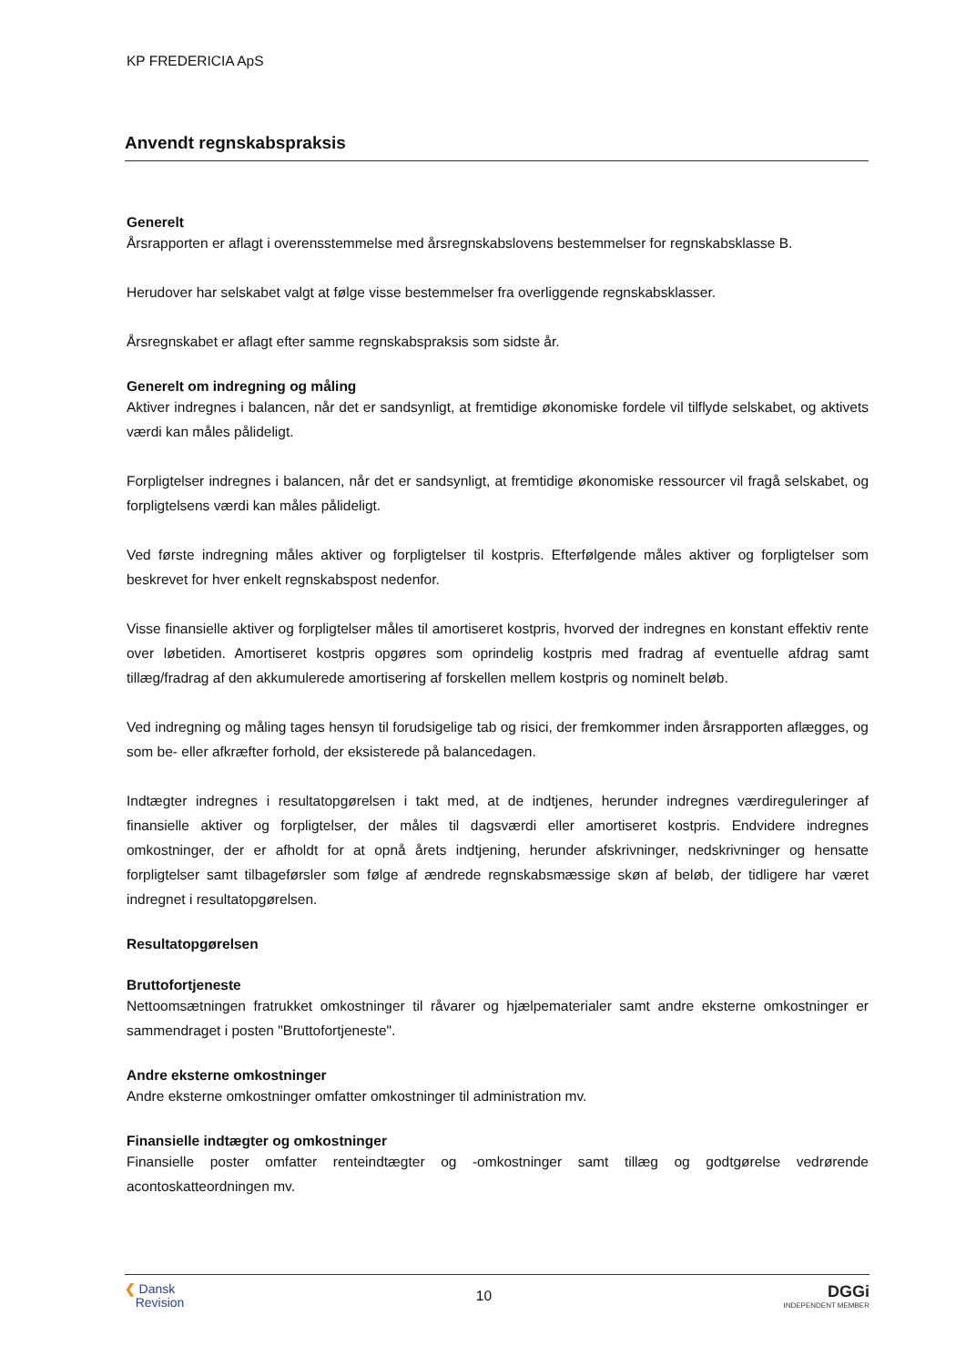KP FREDERICIA ApS
Anvendt regnskabspraksis
Generelt
Årsrapporten er aflagt i overensstemmelse med årsregnskabslovens bestemmelser for regnskabsklasse B.
Herudover har selskabet valgt at følge visse bestemmelser fra overliggende regnskabsklasser.
Årsregnskabet er aflagt efter samme regnskabspraksis som sidste år.
Generelt om indregning og måling
Aktiver indregnes i balancen, når det er sandsynligt, at fremtidige økonomiske fordele vil tilflyde selskabet, og aktivets værdi kan måles pålideligt.
Forpligtelser indregnes i balancen, når det er sandsynligt, at fremtidige økonomiske ressourcer vil fragå selskabet, og forpligtelsens værdi kan måles pålideligt.
Ved første indregning måles aktiver og forpligtelser til kostpris. Efterfølgende måles aktiver og forpligtelser som beskrevet for hver enkelt regnskabspost nedenfor.
Visse finansielle aktiver og forpligtelser måles til amortiseret kostpris, hvorved der indregnes en konstant effektiv rente over løbetiden. Amortiseret kostpris opgøres som oprindelig kostpris med fradrag af eventuelle afdrag samt tillæg/fradrag af den akkumulerede amortisering af forskellen mellem kostpris og nominelt beløb.
Ved indregning og måling tages hensyn til forudsigelige tab og risici, der fremkommer inden årsrapporten aflægges, og som be- eller afkræfter forhold, der eksisterede på balancedagen.
Indtægter indregnes i resultatopgørelsen i takt med, at de indtjenes, herunder indregnes værdireguleringer af finansielle aktiver og forpligtelser, der måles til dagsværdi eller amortiseret kostpris. Endvidere indregnes omkostninger, der er afholdt for at opnå årets indtjening, herunder afskrivninger, nedskrivninger og hensatte forpligtelser samt tilbageførsler som følge af ændrede regnskabsmæssige skøn af beløb, der tidligere har været indregnet i resultatopgørelsen.
Resultatopgørelsen
Bruttofortjeneste
Nettoomsætningen fratrukket omkostninger til råvarer og hjælpematerialer samt andre eksterne omkostninger er sammendraget i posten "Bruttofortjeneste".
Andre eksterne omkostninger
Andre eksterne omkostninger omfatter omkostninger til administration mv.
Finansielle indtægter og omkostninger
Finansielle poster omfatter renteindtægter og -omkostninger samt tillæg og godtgørelse vedrørende acontoskatteordningen mv.
❮ Dansk
Revision
10
DGGi
INDEPENDENT MEMBER